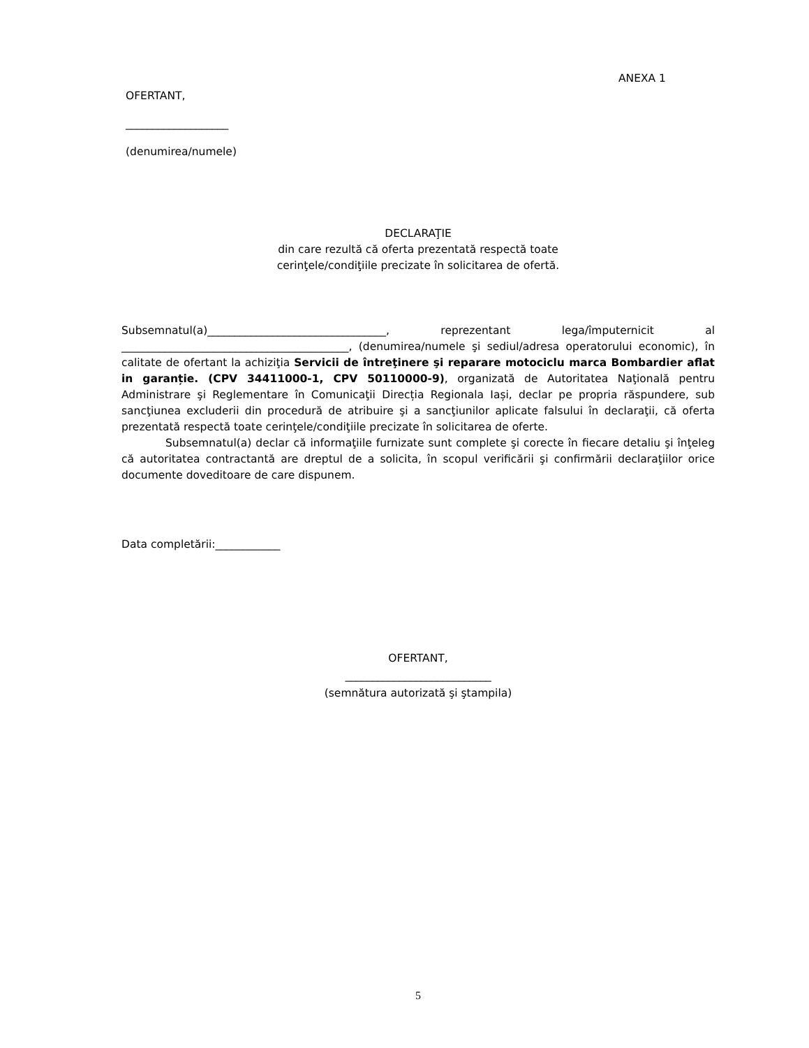ANEXA 1
OFERTANT,
___________________
(denumirea/numele)
DECLARAŢIE
din care rezultă că oferta prezentată respectă toate
cerinţele/condiţiile precizate în solicitarea de ofertă.
Subsemnatul(a)_________________________________, reprezentant lega/împuternicit al __________________________________________, (denumirea/numele şi sediul/adresa operatorului economic), în calitate de ofertant la achiziţia Servicii de întreţinere şi reparare motociclu marca Bombardier aflat in garanție. (CPV 34411000-1, CPV 50110000-9), organizată de Autoritatea Naţională pentru Administrare şi Reglementare în Comunicaţii Direcția Regionala Iași, declar pe propria răspundere, sub sancţiunea excluderii din procedură de atribuire şi a sancţiunilor aplicate falsului în declaraţii, că oferta prezentată respectă toate cerinţele/condiţiile precizate în solicitarea de oferte.
Subsemnatul(a) declar că informaţiile furnizate sunt complete şi corecte în fiecare detaliu şi înţeleg că autoritatea contractantă are dreptul de a solicita, în scopul verificării şi confirmării declaraţiilor orice documente doveditoare de care dispunem.
Data completării:____________
OFERTANT,
___________________________
(semnătura autorizată şi ştampila)
5